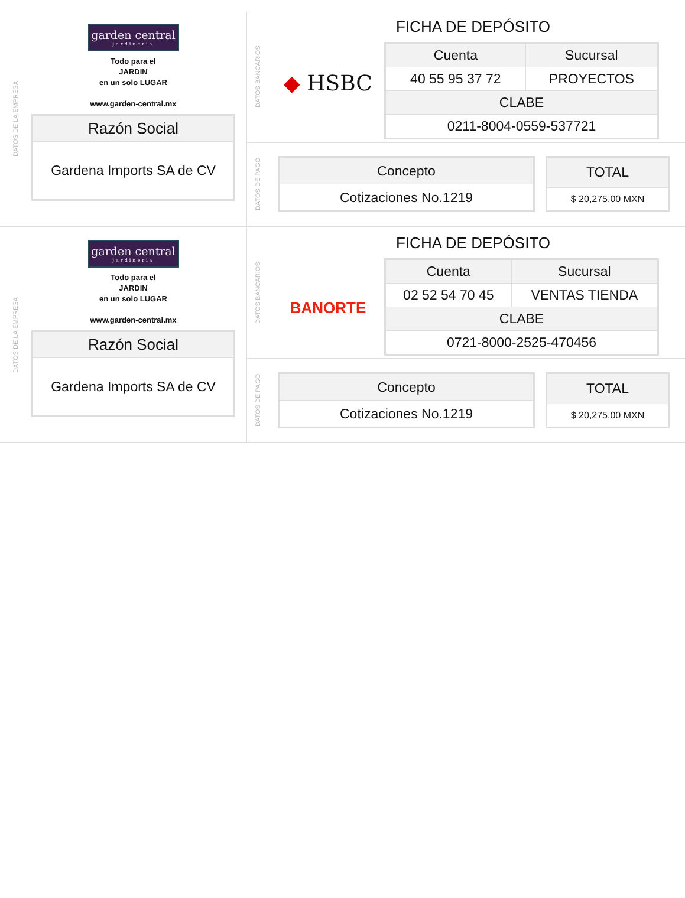DATOS DE LA EMPRESA
garden central
jardineria
Todo para el
JARDIN
en un solo LUGAR
www.garden-central.mx
| Razón Social |
| --- |
| Gardena Imports SA de CV |
DATOS BANCARIOS
◆ HSBC
FICHA DE DEPÓSITO
| Cuenta | Sucursal |
| --- | --- |
| 40 55 95 37 72 | PROYECTOS |
| CLABE | |
| 0211-8004-0559-537721 | |
DATOS DE PAGO
| Concepto |
| --- |
| Cotizaciones No.1219 |
| TOTAL |
| --- |
| $ 20,275.00 MXN |
DATOS DE LA EMPRESA
garden central
jardineria
Todo para el
JARDIN
en un solo LUGAR
www.garden-central.mx
| Razón Social |
| --- |
| Gardena Imports SA de CV |
DATOS BANCARIOS
BANORTE
FICHA DE DEPÓSITO
| Cuenta | Sucursal |
| --- | --- |
| 02 52 54 70 45 | VENTAS TIENDA |
| CLABE | |
| 0721-8000-2525-470456 | |
DATOS DE PAGO
| Concepto |
| --- |
| Cotizaciones No.1219 |
| TOTAL |
| --- |
| $ 20,275.00 MXN |